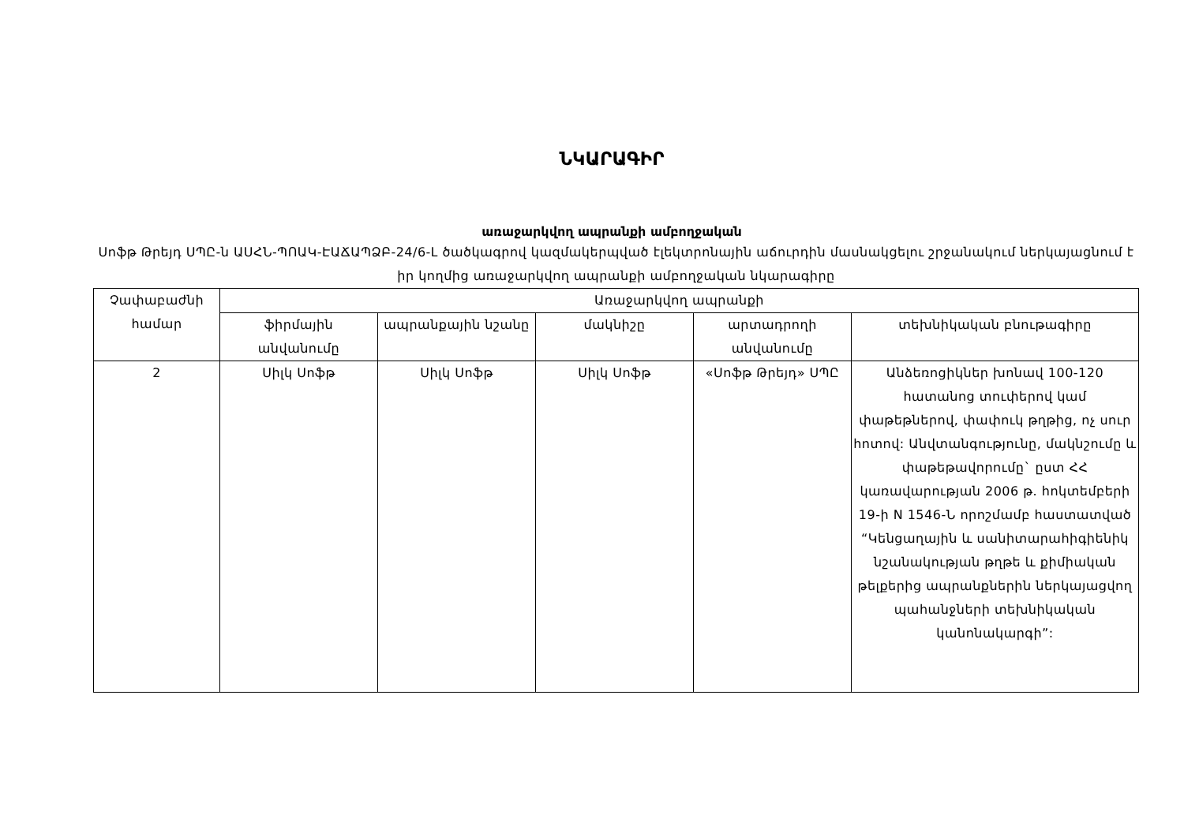ՆԿԱՐԱԳԻՐ
առաջարկվող ապրանքի ամբողջական
Սոֆթ Թրեյդ ՍՊԸ-ն ԱՍՀՆ-ՊՈԱԿ-ԷԱՃԱՊՁԲ-24/6-Լ ծածկագրով կազմակերպված էլեկտրոնային աճուրդին մասնակցելու շրջանակում ներկայացնում է իր կողմից առաջարկվող ապրանքի ամբողջական նկարագիրը
| Չափաբաժնի համար | Առաջարկվող ապրանքի | | | | |
| --- | --- | --- | --- | --- | --- |
| | ֆիրմային անվանումը | ապրանքային նշանը | մակնիշը | արտադրողի անվանումը | տեխնիկական բնութագիրը |
| 2 | Սիլկ Սոֆթ | Սիլկ Սոֆթ | Սիլկ Սոֆթ | «Սոֆթ Թրեյդ» ՍՊԸ | Անձեռոցիկներ խոնավ 100-120 հատանոց տուփերով կամ փաթեթներով, փափուկ թղթից, ոչ սուր հոտով: Անվտանգությունը, մակնշումը և փաթեթավորումը` ըստ ՀՀ կառավարության 2006 թ. հոկտեմբերի 19-ի N 1546-Ն որոշմամբ հաստատված “Կենցաղային և սանիտարահիգիենիկ նշանակության թղթե և քիմիական թելքերից ապրանքներին ներկայացվող պահանջների տեխնիկական կանոնակարգի”: |